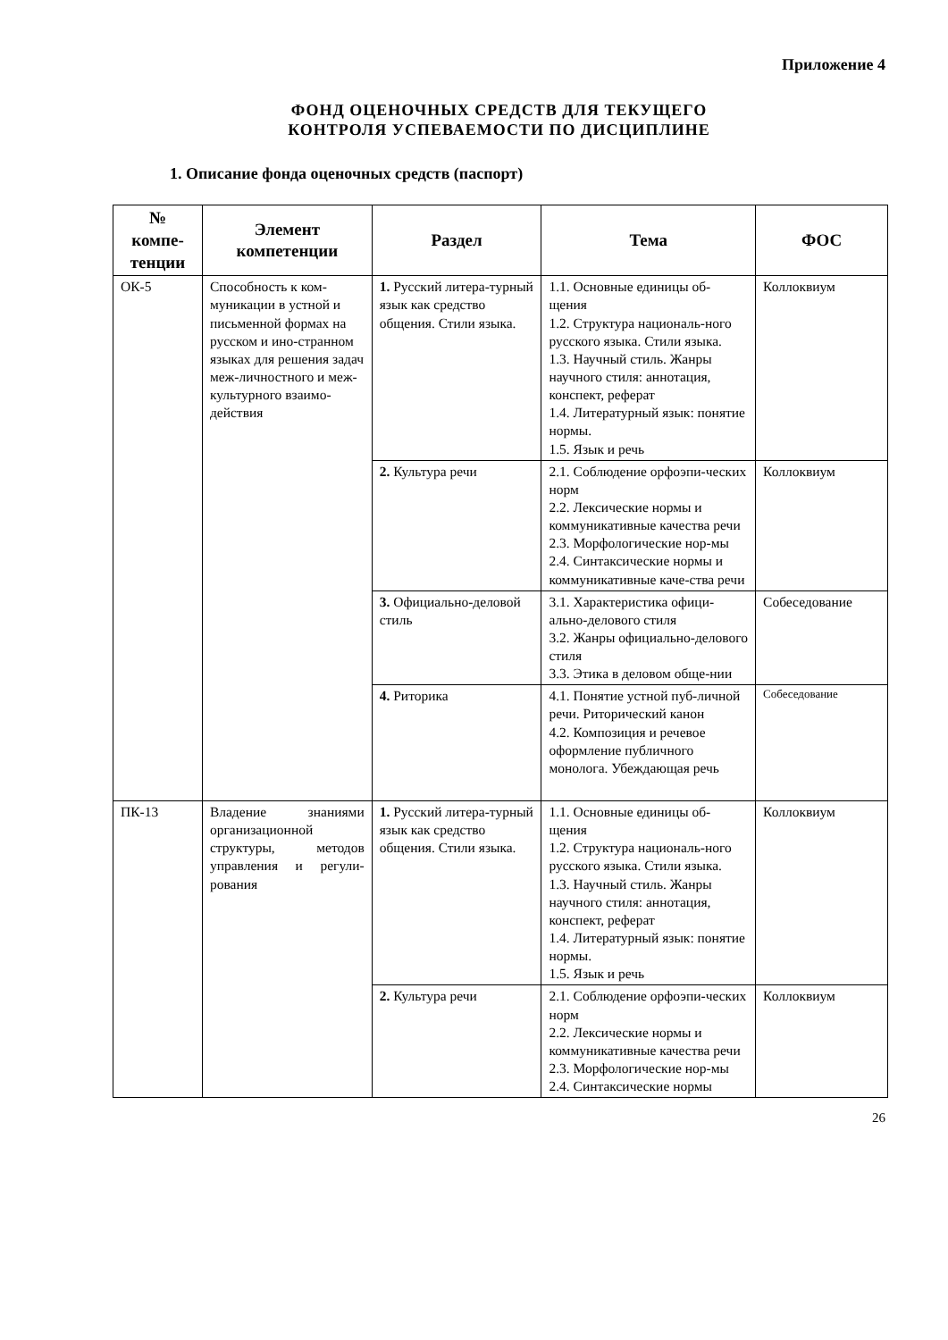Приложение 4
ФОНД ОЦЕНОЧНЫХ СРЕДСТВ ДЛЯ ТЕКУЩЕГО
КОНТРОЛЯ УСПЕВАЕМОСТИ ПО ДИСЦИПЛИНЕ
1. Описание фонда оценочных средств (паспорт)
| № компе- тенции | Элемент компетенции | Раздел | Тема | ФОС |
| --- | --- | --- | --- | --- |
| ОК-5 | Способность к ком-муникации в устной и письменной формах на русском и ино-странном языках для решения задач меж-личностного и меж-культурного взаимо-действия | 1. Русский литера-турный язык как средство общения. Стили языка. | 1.1. Основные единицы об-щения 1.2. Структура националь-ного русского языка. Стили языка. 1.3. Научный стиль. Жанры научного стиля: аннотация, конспект, реферат 1.4. Литературный язык: понятие нормы. 1.5. Язык и речь | Коллоквиум |
| | | 2. Культура речи | 2.1. Соблюдение орфоэпи-ческих норм 2.2. Лексические нормы и коммуникативные качества речи 2.3. Морфологические нор-мы 2.4. Синтаксические нормы и коммуникативные каче-ства речи | Коллоквиум |
| | | 3. Официально-деловой стиль | 3.1. Характеристика офици-ально-делового стиля 3.2. Жанры официально-делового стиля 3.3. Этика в деловом обще-нии | Собеседование |
| | | 4. Риторика | 4.1. Понятие устной пуб-личной речи. Риторический канон 4.2. Композиция и речевое оформление публичного монолога. Убеждающая речь | Собеседование |
| ПК-13 | Владение знаниями организационной структуры, методов управления и регули-рования | 1. Русский литера-турный язык как средство общения. Стили языка. | 1.1. Основные единицы об-щения 1.2. Структура националь-ного русского языка. Стили языка. 1.3. Научный стиль. Жанры научного стиля: аннотация, конспект, реферат 1.4. Литературный язык: понятие нормы. 1.5. Язык и речь | Коллоквиум |
| | | 2. Культура речи | 2.1. Соблюдение орфоэпи-ческих норм 2.2. Лексические нормы и коммуникативные качества речи 2.3. Морфологические нор-мы 2.4. Синтаксические нормы | Коллоквиум |
26